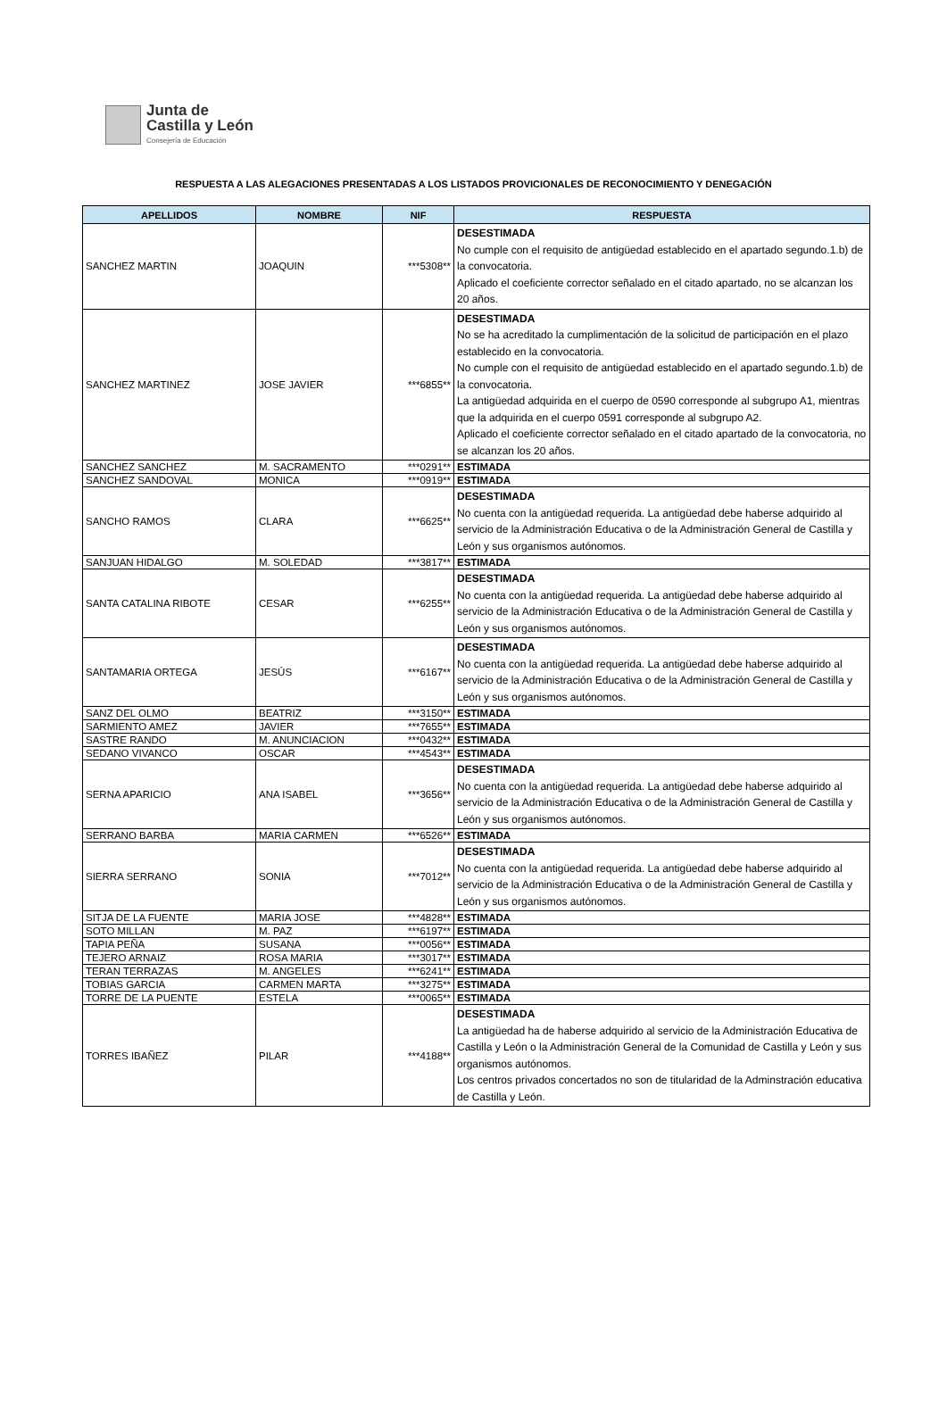Junta de
Castilla y León
Consejería de Educación
RESPUESTA A LAS ALEGACIONES PRESENTADAS A LOS LISTADOS PROVICIONALES DE RECONOCIMIENTO Y DENEGACIÓN
| APELLIDOS | NOMBRE | NIF | RESPUESTA |
| --- | --- | --- | --- |
| SANCHEZ MARTIN | JOAQUIN | ***5308** | DESESTIMADA No cumple con el requisito de antigüedad establecido en el apartado segundo.1.b) de la convocatoria. Aplicado el coeficiente corrector señalado en el citado apartado, no se alcanzan los 20 años. |
| SANCHEZ MARTINEZ | JOSE JAVIER | ***6855** | DESESTIMADA No se ha acreditado la cumplimentación de la solicitud de participación en el plazo establecido en la convocatoria. No cumple con el requisito de antigüedad establecido en el apartado segundo.1.b) de la convocatoria. La antigüedad adquirida en el cuerpo de 0590 corresponde al subgrupo A1, mientras que la adquirida en el cuerpo 0591 corresponde al subgrupo A2. Aplicado el coeficiente corrector señalado en el citado apartado de la convocatoria, no se alcanzan los 20 años. |
| SANCHEZ SANCHEZ | M. SACRAMENTO | ***0291** | ESTIMADA |
| SANCHEZ SANDOVAL | MONICA | ***0919** | ESTIMADA |
| SANCHO RAMOS | CLARA | ***6625** | DESESTIMADA No cuenta con la antigüedad requerida. La antigüedad debe haberse adquirido al servicio de la Administración Educativa o de la Administración General de Castilla y León y sus organismos autónomos. |
| SANJUAN HIDALGO | M. SOLEDAD | ***3817** | ESTIMADA |
| SANTA CATALINA RIBOTE | CESAR | ***6255** | DESESTIMADA No cuenta con la antigüedad requerida. La antigüedad debe haberse adquirido al servicio de la Administración Educativa o de la Administración General de Castilla y León y sus organismos autónomos. |
| SANTAMARIA ORTEGA | JESÚS | ***6167** | DESESTIMADA No cuenta con la antigüedad requerida. La antigüedad debe haberse adquirido al servicio de la Administración Educativa o de la Administración General de Castilla y León y sus organismos autónomos. |
| SANZ DEL OLMO | BEATRIZ | ***3150** | ESTIMADA |
| SARMIENTO AMEZ | JAVIER | ***7655** | ESTIMADA |
| SASTRE RANDO | M. ANUNCIACION | ***0432** | ESTIMADA |
| SEDANO VIVANCO | OSCAR | ***4543** | ESTIMADA |
| SERNA APARICIO | ANA ISABEL | ***3656** | DESESTIMADA No cuenta con la antigüedad requerida. La antigüedad debe haberse adquirido al servicio de la Administración Educativa o de la Administración General de Castilla y León y sus organismos autónomos. |
| SERRANO BARBA | MARIA CARMEN | ***6526** | ESTIMADA |
| SIERRA SERRANO | SONIA | ***7012** | DESESTIMADA No cuenta con la antigüedad requerida. La antigüedad debe haberse adquirido al servicio de la Administración Educativa o de la Administración General de Castilla y León y sus organismos autónomos. |
| SITJA DE LA FUENTE | MARIA JOSE | ***4828** | ESTIMADA |
| SOTO MILLAN | M. PAZ | ***6197** | ESTIMADA |
| TAPIA PEÑA | SUSANA | ***0056** | ESTIMADA |
| TEJERO ARNAIZ | ROSA MARIA | ***3017** | ESTIMADA |
| TERAN TERRAZAS | M. ANGELES | ***6241** | ESTIMADA |
| TOBIAS GARCIA | CARMEN MARTA | ***3275** | ESTIMADA |
| TORRE DE LA PUENTE | ESTELA | ***0065** | ESTIMADA |
| TORRES IBAÑEZ | PILAR | ***4188** | DESESTIMADA La antigüedad ha de haberse adquirido al servicio de la Administración Educativa de Castilla y León o la Administración General de la Comunidad de Castilla y León y sus organismos autónomos. Los centros privados concertados no son de titularidad de la Adminstración educativa de Castilla y León. |